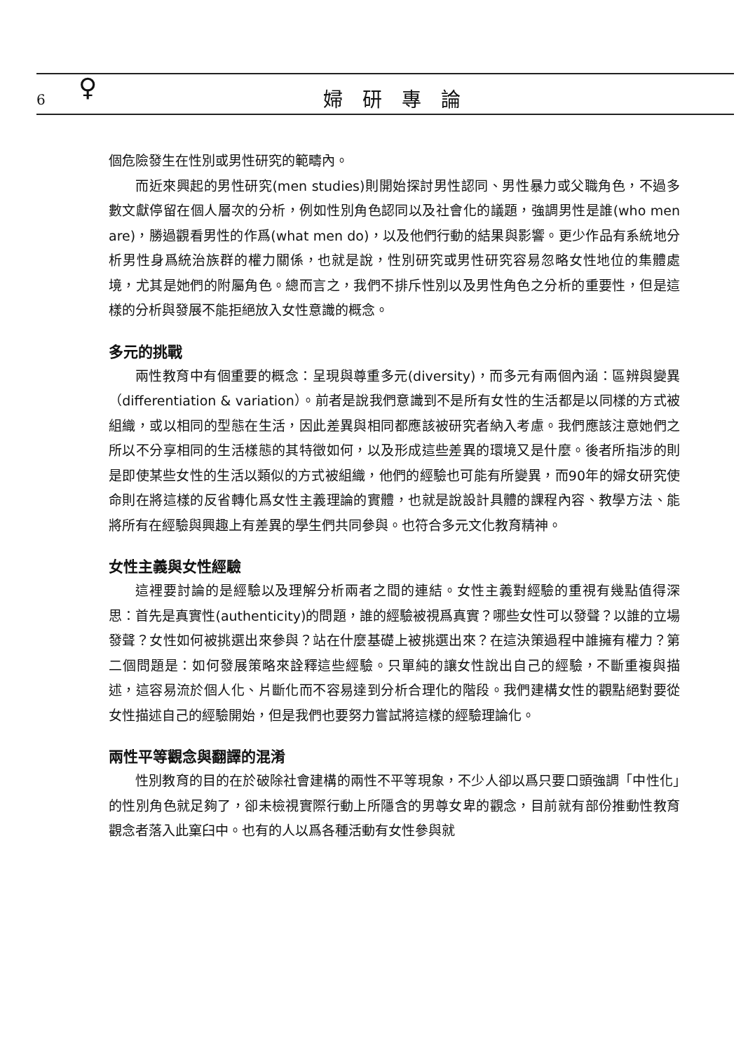6 ♀ 婦研專論
個危險發生在性別或男性研究的範疇內。
而近來興起的男性研究(men studies)則開始探討男性認同、男性暴力或父職角色，不過多數文獻停留在個人層次的分析，例如性別角色認同以及社會化的議題，強調男性是誰(who men are)，勝過觀看男性的作爲(what men do)，以及他們行動的結果與影響。更少作品有系統地分析男性身爲統治族群的權力關係，也就是說，性別研究或男性研究容易忽略女性地位的集體處境，尤其是她們的附屬角色。總而言之，我們不排斥性別以及男性角色之分析的重要性，但是這樣的分析與發展不能拒絕放入女性意識的概念。
多元的挑戰
兩性教育中有個重要的概念：呈現與尊重多元(diversity)，而多元有兩個內涵：區辨與變異（differentiation & variation）。前者是說我們意識到不是所有女性的生活都是以同樣的方式被組織，或以相同的型態在生活，因此差異與相同都應該被研究者納入考慮。我們應該注意她們之所以不分享相同的生活樣態的其特徵如何，以及形成這些差異的環境又是什麼。後者所指涉的則是即使某些女性的生活以類似的方式被組織，他們的經驗也可能有所變異，而90年的婦女研究使命則在將這樣的反省轉化爲女性主義理論的實體，也就是說設計具體的課程內容、教學方法、能將所有在經驗與興趣上有差異的學生們共同參與。也符合多元文化教育精神。
女性主義與女性經驗
這裡要討論的是經驗以及理解分析兩者之間的連結。女性主義對經驗的重視有幾點值得深思：首先是真實性(authenticity)的問題，誰的經驗被視爲真實？哪些女性可以發聲？以誰的立場發聲？女性如何被挑選出來參與？站在什麼基礎上被挑選出來？在這決策過程中誰擁有權力？第二個問題是：如何發展策略來詮釋這些經驗。只單純的讓女性說出自己的經驗，不斷重複與描述，這容易流於個人化、片斷化而不容易達到分析合理化的階段。我們建構女性的觀點絕對要從女性描述自己的經驗開始，但是我們也要努力嘗試將這樣的經驗理論化。
兩性平等觀念與翻譯的混淆
性別教育的目的在於破除社會建構的兩性不平等現象，不少人卻以爲只要口頭強調「中性化」的性別角色就足夠了，卻未檢視實際行動上所隱含的男尊女卑的觀念，目前就有部份推動性教育觀念者落入此窠臼中。也有的人以爲各種活動有女性參與就